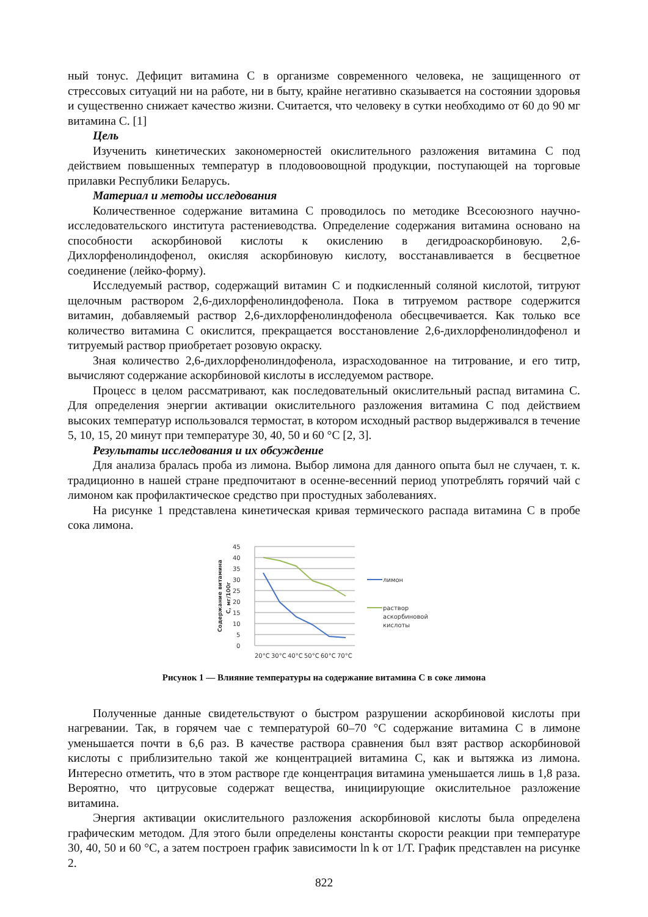ный тонус. Дефицит витамина С в организме современного человека, не защищенного от стрессовых ситуаций ни на работе, ни в быту, крайне негативно сказывается на состоянии здоровья и существенно снижает качество жизни. Считается, что человеку в сутки необходимо от 60 до 90 мг витамина С. [1]
Цель
Изученить кинетических закономерностей окислительного разложения витамина С под действием повышенных температур в плодовоовощной продукции, поступающей на торговые прилавки Республики Беларусь.
Материал и методы исследования
Количественное содержание витамина С проводилось по методике Всесоюзного научно-исследовательского института растениеводства. Определение содержания витамина основано на способности аскорбиновой кислоты к окислению в дегидроаскорбиновую. 2,6-Дихлорфенолиндофенол, окисляя аскорбиновую кислоту, восстанавливается в бесцветное соединение (лейко-форму).
Исследуемый раствор, содержащий витамин С и подкисленный соляной кислотой, титруют щелочным раствором 2,6-дихлорфенолиндофенола. Пока в титруемом растворе содержится витамин, добавляемый раствор 2,6-дихлорфенолиндофенола обесцвечивается. Как только все количество витамина С окислится, прекращается восстановление 2,6-дихлорфенолиндофенол и титруемый раствор приобретает розовую окраску.
Зная количество 2,6-дихлорфенолиндофенола, израсходованное на титрование, и его титр, вычисляют содержание аскорбиновой кислоты в исследуемом растворе.
Процесс в целом рассматривают, как последовательный окислительный распад витамина С. Для определения энергии активации окислительного разложения витамина С под действием высоких температур использовался термостат, в котором исходный раствор выдерживался в течение 5, 10, 15, 20 минут при температуре 30, 40, 50 и 60 °С [2, 3].
Результаты исследования и их обсуждение
Для анализа бралась проба из лимона. Выбор лимона для данного опыта был не случаен, т. к. традиционно в нашей стране предпочитают в осенне-весенний период употреблять горячий чай с лимоном как профилактическое средство при простудных заболеваниях.
На рисунке 1 представлена кинетическая кривая термического распада витамина С в пробе сока лимона.
45
40
35
30
25
20
15
10
5
0
Содержание витамина
С, мг/100г
20°C
30°C
40°C
50°C
60°C
70°C
лимон
раствор
аскорбиновой
кислоты
Рисунок 1 — Влияние температуры на содержание витамина С в соке лимона
Полученные данные свидетельствуют о быстром разрушении аскорбиновой кислоты при нагревании. Так, в горячем чае с температурой 60–70 °С содержание витамина С в лимоне уменьшается почти в 6,6 раз. В качестве раствора сравнения был взят раствор аскорбиновой кислоты с приблизительно такой же концентрацией витамина С, как и вытяжка из лимона. Интересно отметить, что в этом растворе где концентрация витамина уменьшается лишь в 1,8 раза. Вероятно, что цитрусовые содержат вещества, инициирующие окислительное разложение витамина.
Энергия активации окислительного разложения аскорбиновой кислоты была определена графическим методом. Для этого были определены константы скорости реакции при температуре 30, 40, 50 и 60 °С, а затем построен график зависимости ln k от 1/T. График представлен на рисунке 2.
822